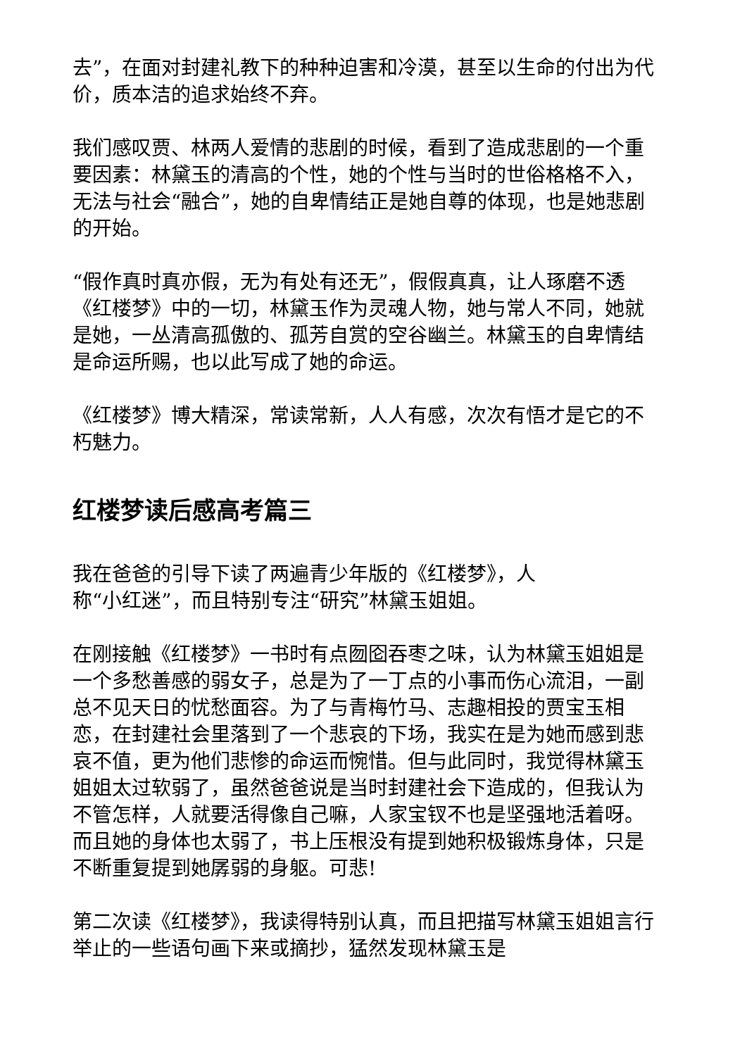去”，在面对封建礼教下的种种迫害和冷漠，甚至以生命的付出为代价，质本洁的追求始终不弃。
我们感叹贾、林两人爱情的悲剧的时候，看到了造成悲剧的一个重要因素：林黛玉的清高的个性，她的个性与当时的世俗格格不入，无法与社会“融合”，她的自卑情结正是她自尊的体现，也是她悲剧的开始。
“假作真时真亦假，无为有处有还无”，假假真真，让人琢磨不透《红楼梦》中的一切，林黛玉作为灵魂人物，她与常人不同，她就是她，一丛清高孤傲的、孤芳自赏的空谷幽兰。林黛玉的自卑情结是命运所赐，也以此写成了她的命运。
《红楼梦》博大精深，常读常新，人人有感，次次有悟才是它的不朽魅力。
红楼梦读后感高考篇三
我在爸爸的引导下读了两遍青少年版的《红楼梦》，人
称“小红迷”，而且特别专注“研究”林黛玉姐姐。
在刚接触《红楼梦》一书时有点囫囵吞枣之味，认为林黛玉姐姐是一个多愁善感的弱女子，总是为了一丁点的小事而伤心流泪，一副总不见天日的忧愁面容。为了与青梅竹马、志趣相投的贾宝玉相恋，在封建社会里落到了一个悲哀的下场，我实在是为她而感到悲哀不值，更为他们悲惨的命运而惋惜。但与此同时，我觉得林黛玉姐姐太过软弱了，虽然爸爸说是当时封建社会下造成的，但我认为不管怎样，人就要活得像自己嘛，人家宝钗不也是坚强地活着呀。而且她的身体也太弱了，书上压根没有提到她积极锻炼身体，只是不断重复提到她孱弱的身躯。可悲!
第二次读《红楼梦》，我读得特别认真，而且把描写林黛玉姐姐言行举止的一些语句画下来或摘抄，猛然发现林黛玉是